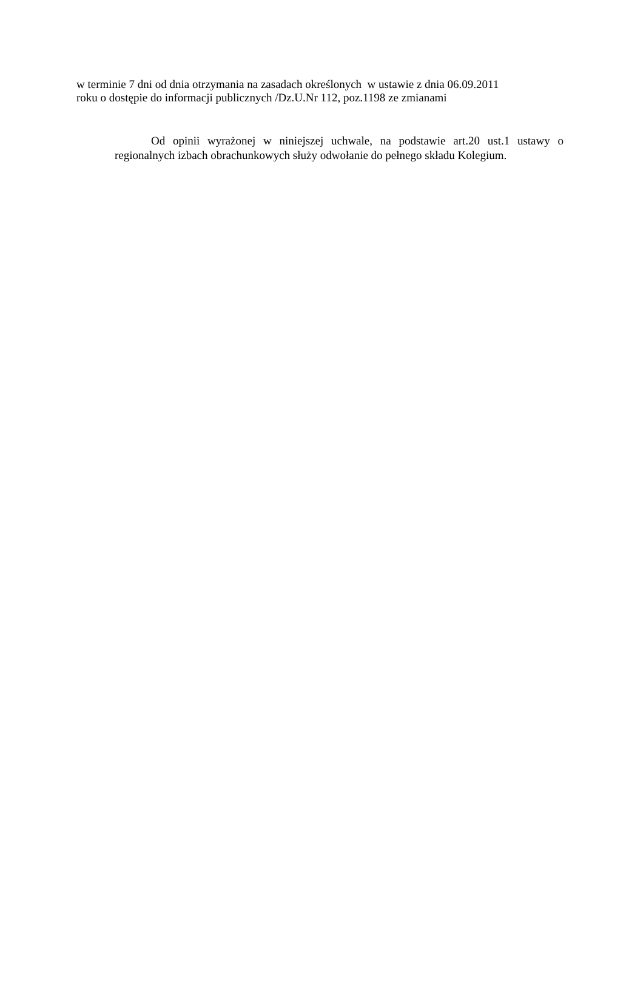w terminie 7 dni od dnia otrzymania na zasadach określonych w ustawie z dnia 06.09.2011
roku o dostępie do informacji publicznych /Dz.U.Nr 112, poz.1198 ze zmianami
Od opinii wyrażonej w niniejszej uchwale, na podstawie art.20 ust.1 ustawy o regionalnych izbach obrachunkowych służy odwołanie do pełnego składu Kolegium.